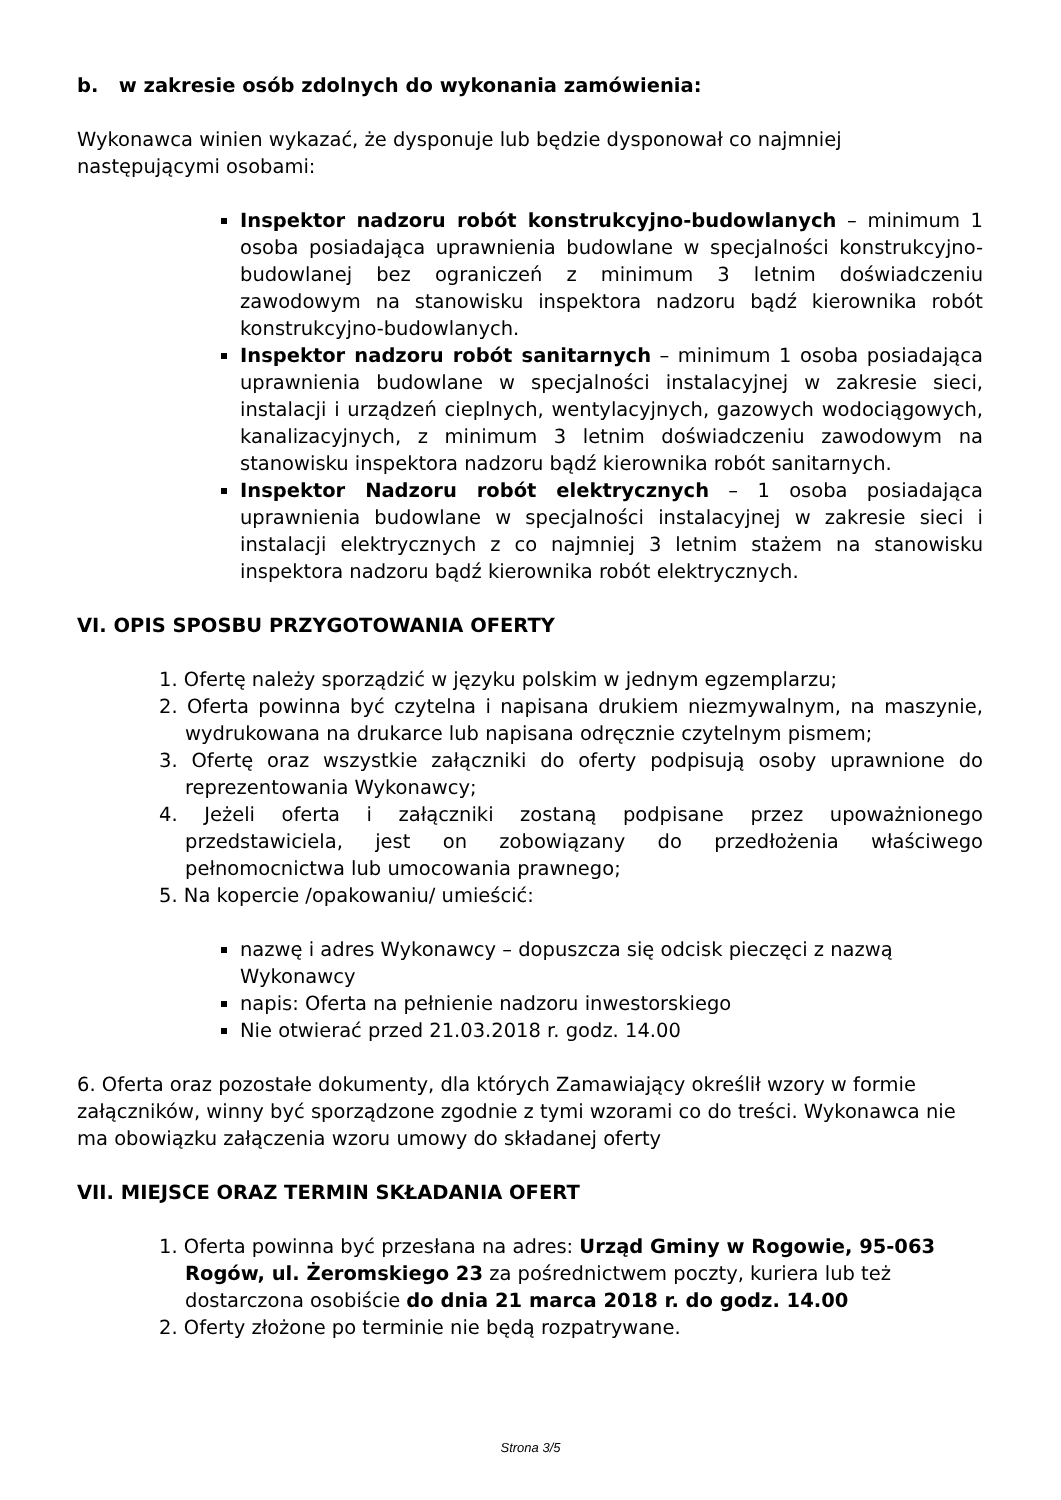b. w zakresie osób zdolnych do wykonania zamówienia:
Wykonawca winien wykazać, że dysponuje lub będzie dysponował co najmniej następującymi osobami:
Inspektor nadzoru robót konstrukcyjno-budowlanych – minimum 1 osoba posiadająca uprawnienia budowlane w specjalności konstrukcyjno-budowlanej bez ograniczeń z minimum 3 letnim doświadczeniu zawodowym na stanowisku inspektora nadzoru bądź kierownika robót konstrukcyjno-budowlanych.
Inspektor nadzoru robót sanitarnych – minimum 1 osoba posiadająca uprawnienia budowlane w specjalności instalacyjnej w zakresie sieci, instalacji i urządzeń cieplnych, wentylacyjnych, gazowych wodociągowych, kanalizacyjnych, z minimum 3 letnim doświadczeniu zawodowym na stanowisku inspektora nadzoru bądź kierownika robót sanitarnych.
Inspektor Nadzoru robót elektrycznych – 1 osoba posiadająca uprawnienia budowlane w specjalności instalacyjnej w zakresie sieci i instalacji elektrycznych z co najmniej 3 letnim stażem na stanowisku inspektora nadzoru bądź kierownika robót elektrycznych.
VI. OPIS SPOSBU PRZYGOTOWANIA OFERTY
1. Ofertę należy sporządzić w języku polskim w jednym egzemplarzu;
2. Oferta powinna być czytelna i napisana drukiem niezmywalnym, na maszynie, wydrukowana na drukarce lub napisana odręcznie czytelnym pismem;
3. Ofertę oraz wszystkie załączniki do oferty podpisują osoby uprawnione do reprezentowania Wykonawcy;
4. Jeżeli oferta i załączniki zostaną podpisane przez upoważnionego przedstawiciela, jest on zobowiązany do przedłożenia właściwego pełnomocnictwa lub umocowania prawnego;
5. Na kopercie /opakowaniu/ umieścić:
nazwę i adres Wykonawcy – dopuszcza się odcisk pieczęci z nazwą Wykonawcy
napis: Oferta na pełnienie nadzoru inwestorskiego
Nie otwierać przed 21.03.2018 r. godz. 14.00
6. Oferta oraz pozostałe dokumenty, dla których Zamawiający określił wzory w formie załączników, winny być sporządzone zgodnie z tymi wzorami co do treści. Wykonawca nie ma obowiązku załączenia wzoru umowy do składanej oferty
VII. MIEJSCE ORAZ TERMIN SKŁADANIA OFERT
1. Oferta powinna być przesłana na adres: Urząd Gminy w Rogowie, 95-063 Rogów, ul. Żeromskiego 23 za pośrednictwem poczty, kuriera lub też dostarczona osobiście do dnia 21 marca 2018 r. do godz. 14.00
2. Oferty złożone po terminie nie będą rozpatrywane.
Strona 3/5